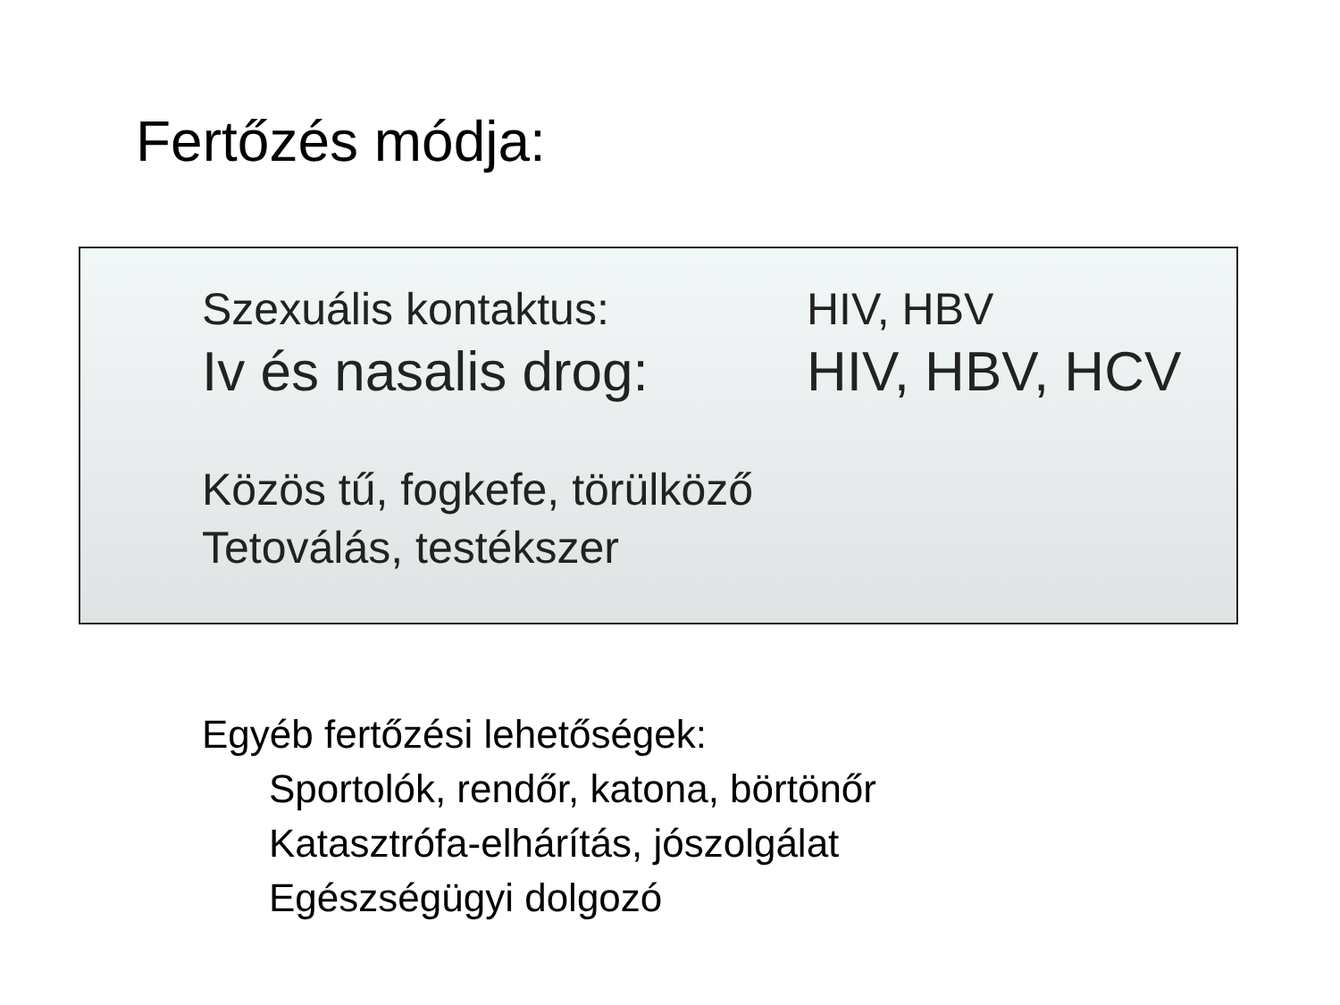Fertőzés módja:
Szexuális kontaktus: HIV, HBV
Iv és nasalis drog:
HIV, HBV, HCV
Közös tű, fogkefe, törülköző
Tetoválás, testékszer
Egyéb fertőzési lehetőségek:
Sportolók, rendőr, katona, börtönőr
Katasztrófa-elhárítás, jószolgálat
Egészségügyi dolgozó